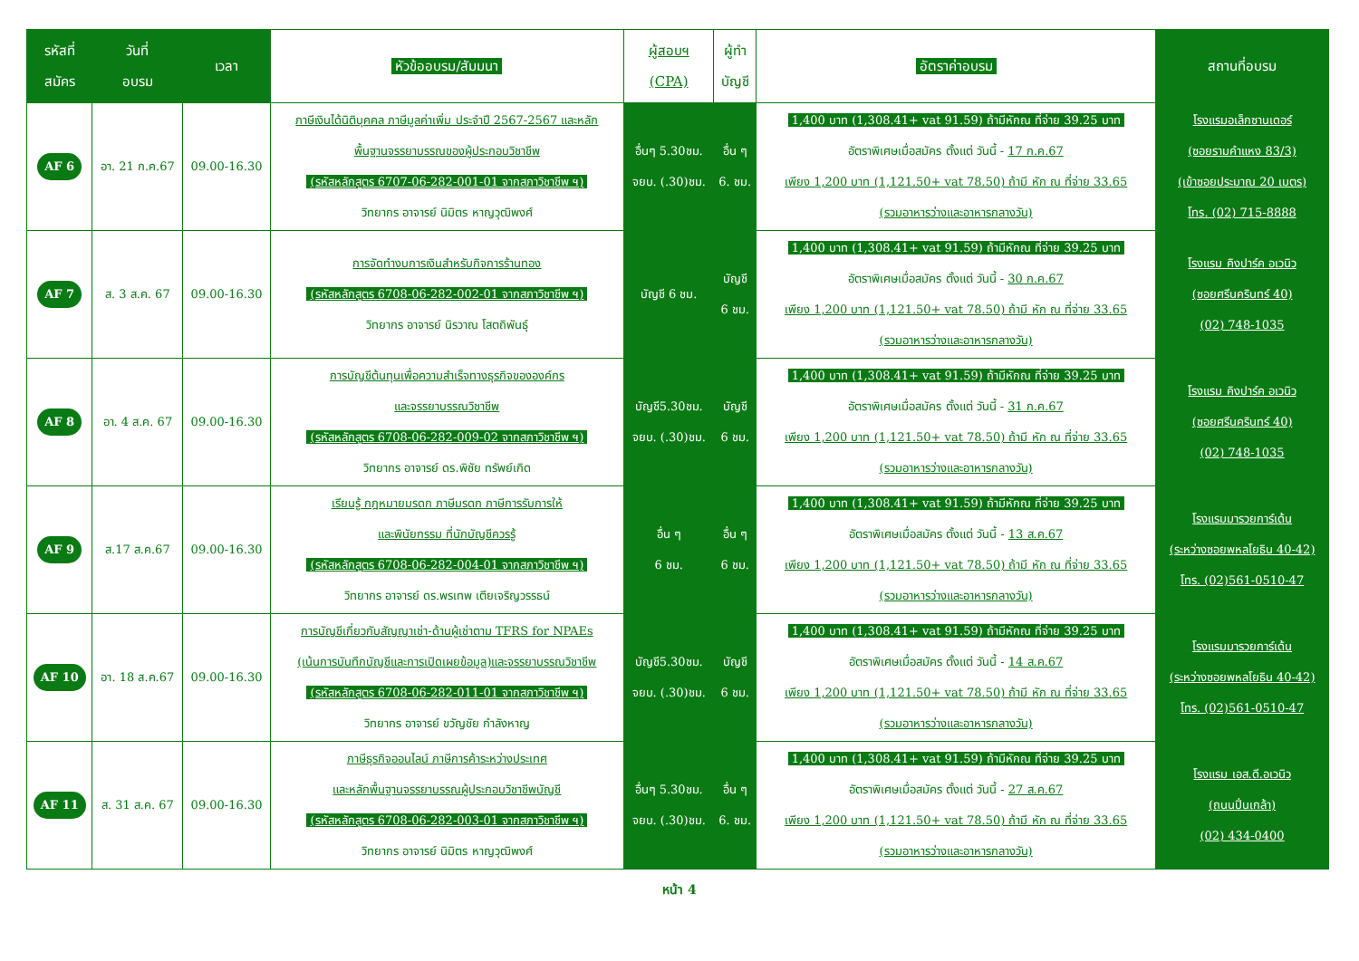| รหัสที่ สมัคร | วันที่ อบรม | เวลา | หัวข้ออบรม/สัมมนา | ผู้สอบฯ (CPA) | ผู้ทำ บัญชี | อัตราค่าอบรม | สถานที่อบรม |
| --- | --- | --- | --- | --- | --- | --- | --- |
| AF 6 | อา. 21 ก.ค.67 | 09.00-16.30 | ภาษีเงินได้นิติบุคคล ภาษีมูลค่าเพิ่ม ประจำปี 2567-2567 และหลัก พื้นฐานจรรยาบรรณของผู้ประกอบวิชาชีพ (รหัสหลักสูตร 6707-06-282-001-01 จากสภาวิชาชีพ ฯ) วิทยากร อาจารย์ นิมิตร หาญวุฒิพงศ์ | อื่นๆ 5.30ชม. จยบ. (.30)ชม. | อื่น ๆ 6. ชม. | 1,400 บาท (1,308.41+ vat 91.59) ถ้ามีหักณ ที่จ่าย 39.25 บาท อัตราพิเศษเมื่อสมัคร ตั้งแต่ วันนี้ - 17 ก.ค.67 เพียง 1,200 บาท (1,121.50+ vat 78.50) ถ้ามี หัก ณ ที่จ่าย 33.65 (รวมอาหารว่างและอาหารกลางวัน) | โรงแรมอเล็กซานเดอร์ (ซอยรามคำแหง 83/3) (เข้าซอยประมาณ 20 เมตร) โทร. (02) 715-8888 |
| AF 7 | ส. 3 ส.ค. 67 | 09.00-16.30 | การจัดทำงบการเงินสำหรับกิจการร้านทอง (รหัสหลักสูตร 6708-06-282-002-01 จากสภาวิชาชีพ ฯ) วิทยากร อาจารย์ นิรวาณ โสตถิพันธุ์ | บัญชี 6 ชม. | บัญชี 6 ชม. | 1,400 บาท (1,308.41+ vat 91.59) ถ้ามีหักณ ที่จ่าย 39.25 บาท อัตราพิเศษเมื่อสมัคร ตั้งแต่ วันนี้ - 30 ก.ค.67 เพียง 1,200 บาท (1,121.50+ vat 78.50) ถ้ามี หัก ณ ที่จ่าย 33.65 (รวมอาหารว่างและอาหารกลางวัน) | โรงแรม คิงปาร์ค อเวนิว (ซอยศรีนครินทร์ 40) (02) 748-1035 |
| AF 8 | อา. 4 ส.ค. 67 | 09.00-16.30 | การบัญชีต้นทุนเพื่อความสำเร็จทางธุรกิจขององค์กร และจรรยาบรรณวิชาชีพ (รหัสหลักสูตร 6708-06-282-009-02 จากสภาวิชาชีพ ฯ) วิทยากร อาจารย์ ดร.พิชัย ทรัพย์เกิด | บัญชี5.30ชม. จยบ. (.30)ชม. | บัญชี 6 ชม. | 1,400 บาท (1,308.41+ vat 91.59) ถ้ามีหักณ ที่จ่าย 39.25 บาท อัตราพิเศษเมื่อสมัคร ตั้งแต่ วันนี้ - 31 ก.ค.67 เพียง 1,200 บาท (1,121.50+ vat 78.50) ถ้ามี หัก ณ ที่จ่าย 33.65 (รวมอาหารว่างและอาหารกลางวัน) | โรงแรม คิงปาร์ค อเวนิว (ซอยศรีนครินทร์ 40) (02) 748-1035 |
| AF 9 | ส.17 ส.ค.67 | 09.00-16.30 | เรียนรู้ กฎหมายมรดก ภาษีมรดก ภาษีการรับการให้ และพินัยกรรม ที่นักบัญชีควรรู้ (รหัสหลักสูตร 6708-06-282-004-01 จากสภาวิชาชีพ ฯ) วิทยากร อาจารย์ ดร.พรเทพ เตียเจริญวรรธน์ | อื่น ๆ 6 ชม. | อื่น ๆ 6 ชม. | 1,400 บาท (1,308.41+ vat 91.59) ถ้ามีหักณ ที่จ่าย 39.25 บาท อัตราพิเศษเมื่อสมัคร ตั้งแต่ วันนี้ - 13 ส.ค.67 เพียง 1,200 บาท (1,121.50+ vat 78.50) ถ้ามี หัก ณ ที่จ่าย 33.65 (รวมอาหารว่างและอาหารกลางวัน) | โรงแรมมารวยการ์เด้น (ระหว่างซอยพหลโยธิน 40-42) โทร. (02)561-0510-47 |
| AF 10 | อา. 18 ส.ค.67 | 09.00-16.30 | การบัญชีเกี่ยวกับสัญญาเช่า-ด้านผู้เช่าตาม TFRS for NPAEs (เน้นการบันทึกบัญชีและการเปิดเผยข้อมูล)และจรรยาบรรณวิชาชีพ (รหัสหลักสูตร 6708-06-282-011-01 จากสภาวิชาชีพ ฯ) วิทยากร อาจารย์ ขวัญชัย กำลังหาญ | บัญชี5.30ชม. จยบ. (.30)ชม. | บัญชี 6 ชม. | 1,400 บาท (1,308.41+ vat 91.59) ถ้ามีหักณ ที่จ่าย 39.25 บาท อัตราพิเศษเมื่อสมัคร ตั้งแต่ วันนี้ - 14 ส.ค.67 เพียง 1,200 บาท (1,121.50+ vat 78.50) ถ้ามี หัก ณ ที่จ่าย 33.65 (รวมอาหารว่างและอาหารกลางวัน) | โรงแรมมารวยการ์เด้น (ระหว่างซอยพหลโยธิน 40-42) โทร. (02)561-0510-47 |
| AF 11 | ส. 31 ส.ค. 67 | 09.00-16.30 | ภาษีธุรกิจออนไลน์ ภาษีการค้าระหว่างประเทศ และหลักพื้นฐานจรรยาบรรณผู้ประกอบวิชาชีพบัญชี (รหัสหลักสูตร 6708-06-282-003-01 จากสภาวิชาชีพ ฯ) วิทยากร อาจารย์ นิมิตร หาญวุฒิพงศ์ | อื่นๆ 5.30ชม. จยบ. (.30)ชม. | อื่น ๆ 6. ชม. | 1,400 บาท (1,308.41+ vat 91.59) ถ้ามีหักณ ที่จ่าย 39.25 บาท อัตราพิเศษเมื่อสมัคร ตั้งแต่ วันนี้ - 27 ส.ค.67 เพียง 1,200 บาท (1,121.50+ vat 78.50) ถ้ามี หัก ณ ที่จ่าย 33.65 (รวมอาหารว่างและอาหารกลางวัน) | โรงแรม เอส.ดี.อเวนิว (ถนนปิ่นเกล้า) (02) 434-0400 |
หน้า 4